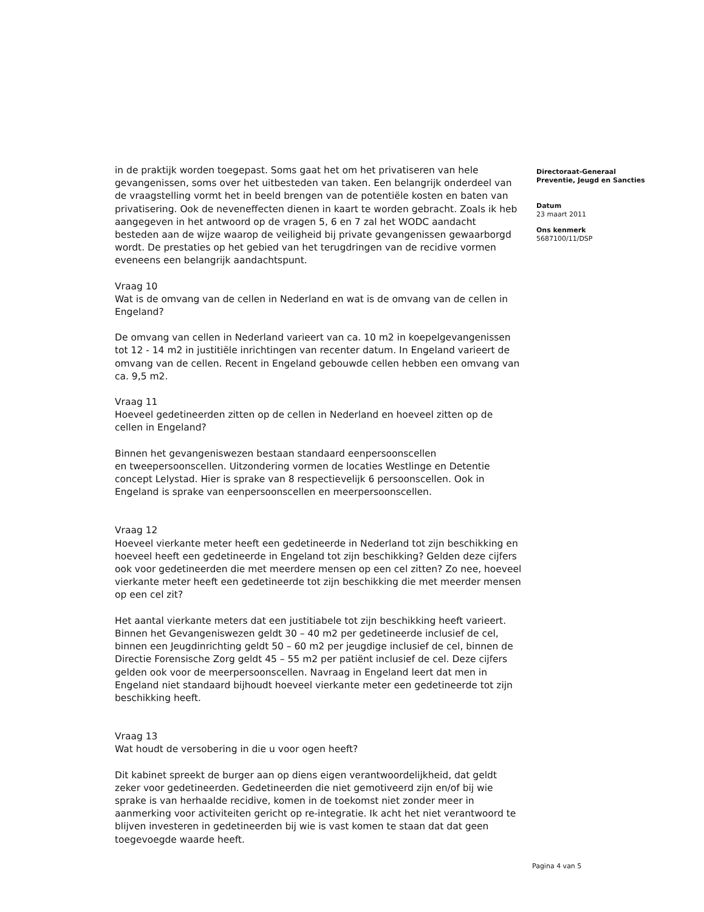in de praktijk worden toegepast. Soms gaat het om het privatiseren van hele gevangenissen, soms over het uitbesteden van taken. Een belangrijk onderdeel van de vraagstelling vormt het in beeld brengen van de potentiële kosten en baten van privatisering. Ook de neveneffecten dienen in kaart te worden gebracht. Zoals ik heb aangegeven in het antwoord op de vragen 5, 6 en 7 zal het WODC aandacht besteden aan de wijze waarop de veiligheid bij private gevangenissen gewaarborgd wordt. De prestaties op het gebied van het terugdringen van de recidive vormen eveneens een belangrijk aandachtspunt.
Vraag 10
Wat is de omvang van de cellen in Nederland en wat is de omvang van de cellen in Engeland?
De omvang van cellen in Nederland varieert van ca. 10 m2 in koepelgevangenissen tot 12 - 14 m2 in justitiële inrichtingen van recenter datum. In Engeland varieert de omvang van de cellen. Recent in Engeland gebouwde cellen hebben een omvang van ca. 9,5 m2.
Vraag 11
Hoeveel gedetineerden zitten op de cellen in Nederland en hoeveel zitten op de cellen in Engeland?
Binnen het gevangeniswezen bestaan standaard eenpersoonscellen
en tweepersoonscellen. Uitzondering vormen de locaties Westlinge en Detentie concept Lelystad. Hier is sprake van 8 respectievelijk 6 persoonscellen. Ook in Engeland is sprake van eenpersoonscellen en meerpersoonscellen.
Vraag 12
Hoeveel vierkante meter heeft een gedetineerde in Nederland tot zijn beschikking en hoeveel heeft een gedetineerde in Engeland tot zijn beschikking? Gelden deze cijfers ook voor gedetineerden die met meerdere mensen op een cel zitten? Zo nee, hoeveel vierkante meter heeft een gedetineerde tot zijn beschikking die met meerder mensen op een cel zit?
Het aantal vierkante meters dat een justitiabele tot zijn beschikking heeft varieert. Binnen het Gevangeniswezen geldt 30 – 40 m2 per gedetineerde inclusief de cel, binnen een Jeugdinrichting geldt 50 – 60 m2 per jeugdige inclusief de cel, binnen de Directie Forensische Zorg geldt 45 – 55 m2 per patiënt inclusief de cel. Deze cijfers gelden ook voor de meerpersoonscellen. Navraag in Engeland leert dat men in Engeland niet standaard bijhoudt hoeveel vierkante meter een gedetineerde tot zijn beschikking heeft.
Vraag 13
Wat houdt de versobering in die u voor ogen heeft?
Dit kabinet spreekt de burger aan op diens eigen verantwoordelijkheid, dat geldt zeker voor gedetineerden. Gedetineerden die niet gemotiveerd zijn en/of bij wie sprake is van herhaalde recidive, komen in de toekomst niet zonder meer in aanmerking voor activiteiten gericht op re-integratie. Ik acht het niet verantwoord te blijven investeren in gedetineerden bij wie is vast komen te staan dat dat geen toegevoegde waarde heeft.
Directoraat-Generaal Preventie, Jeugd en Sancties
Datum
23 maart 2011
Ons kenmerk
5687100/11/DSP
Pagina 4 van 5